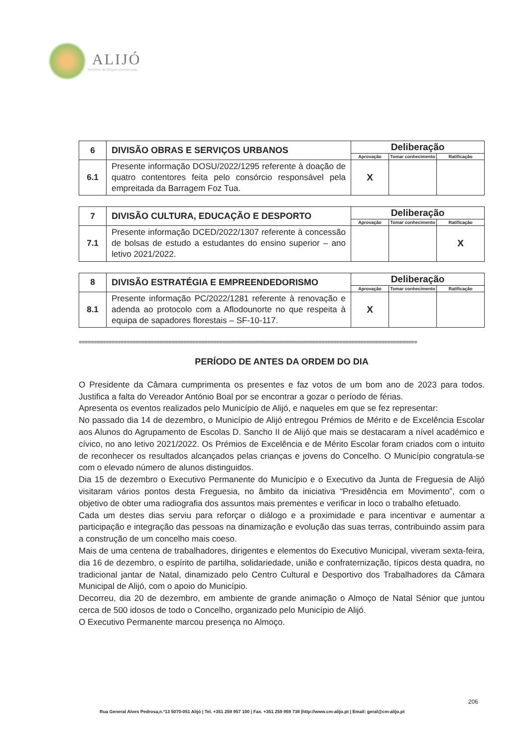ALIJÓ
Território de Origem Demarcada
| 6 | DIVISÃO OBRAS E SERVIÇOS URBANOS | Deliberação | | |
| | | Aprovação | Tomar conhecimento | Ratificação |
| 6.1 | Presente informação DOSU/2022/1295 referente à doação de quatro contentores feita pelo consórcio responsável pela empreitada da Barragem Foz Tua. | X | | |
| 7 | DIVISÃO CULTURA, EDUCAÇÃO E DESPORTO | Deliberação | | |
| | | Aprovação | Tomar conhecimento | Ratificação |
| 7.1 | Presente informação DCED/2022/1307 referente à concessão de bolsas de estudo a estudantes do ensino superior – ano letivo 2021/2022. | | | X |
| 8 | DIVISÃO ESTRATÉGIA E EMPREENDEDORISMO | Deliberação | | |
| | | Aprovação | Tomar conhecimento | Ratificação |
| 8.1 | Presente informação PC/2022/1281 referente à renovação e adenda ao protocolo com a Aflodounorte no que respeita à equipa de sapadores florestais – SF-10-117. | X | | |
=================================================================================================================
PERÍODO DE ANTES DA ORDEM DO DIA
O Presidente da Câmara cumprimenta os presentes e faz votos de um bom ano de 2023 para todos. Justifica a falta do Vereador António Boal por se encontrar a gozar o período de férias.
Apresenta os eventos realizados pelo Município de Alijó, e naqueles em que se fez representar:
No passado dia 14 de dezembro, o Município de Alijó entregou Prémios de Mérito e de Excelência Escolar aos Alunos do Agrupamento de Escolas D. Sancho II de Alijó que mais se destacaram a nível académico e cívico, no ano letivo 2021/2022. Os Prémios de Excelência e de Mérito Escolar foram criados com o intuito de reconhecer os resultados alcançados pelas crianças e jovens do Concelho. O Município congratula-se com o elevado número de alunos distinguidos.
Dia 15 de dezembro o Executivo Permanente do Município e o Executivo da Junta de Freguesia de Alijó visitaram vários pontos desta Freguesia, no âmbito da iniciativa “Presidência em Movimento”, com o objetivo de obter uma radiografia dos assuntos mais prementes e verificar in loco o trabalho efetuado.
Cada um destes dias serviu para reforçar o diálogo e a proximidade e para incentivar e aumentar a participação e integração das pessoas na dinamização e evolução das suas terras, contribuindo assim para a construção de um concelho mais coeso.
Mais de uma centena de trabalhadores, dirigentes e elementos do Executivo Municipal, viveram sexta-feira, dia 16 de dezembro, o espírito de partilha, solidariedade, união e confraternização, típicos desta quadra, no tradicional jantar de Natal, dinamizado pelo Centro Cultural e Desportivo dos Trabalhadores da Câmara Municipal de Alijó, com o apoio do Município.
Decorreu, dia 20 de dezembro, em ambiente de grande animação o Almoço de Natal Sénior que juntou cerca de 500 idosos de todo o Concelho, organizado pelo Município de Alijó.
O Executivo Permanente marcou presença no Almoço.
206
Rua General Alves Pedrosa,n.º13 5070-051 Alijó | Tel. +351 259 957 100 | Fax. +351 259 959 738 |http://www.cm-alijo.pt | Email: geral@cm-alijo.pt